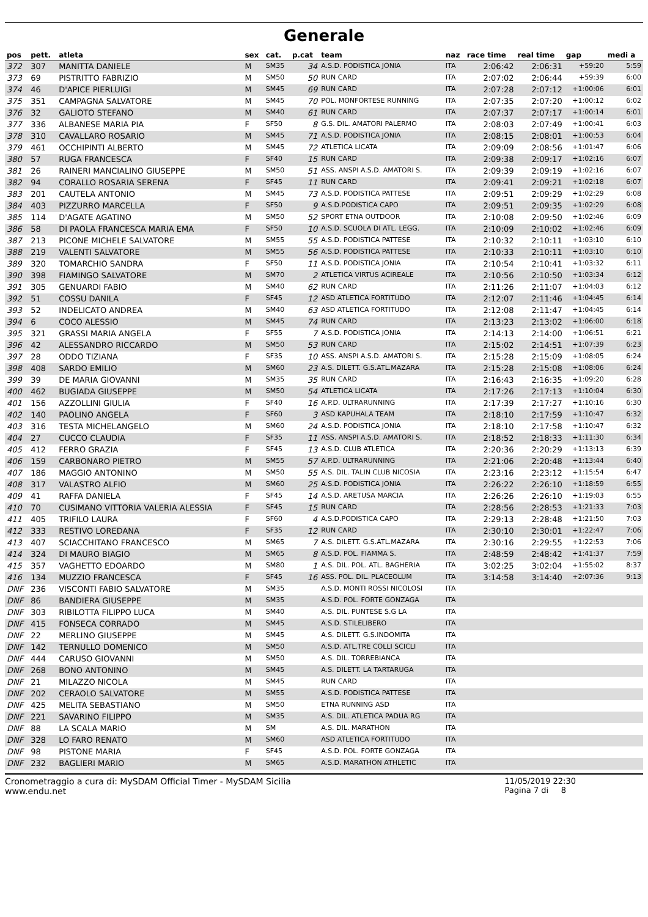Generale
| pos | pett. | atleta | sex | cat. | p.cat | team | naz | race time | real time | gap | medi a |
| --- | --- | --- | --- | --- | --- | --- | --- | --- | --- | --- | --- |
| 372 | 307 | MANITTA DANIELE | M | SM35 | 34 | A.S.D. PODISTICA JONIA | ITA | 2:06:42 | 2:06:31 | +59:20 | 5:59 |
| 373 | 69 | PISTRITTO FABRIZIO | M | SM50 | 50 | RUN CARD | ITA | 2:07:02 | 2:06:44 | +59:39 | 6:00 |
| 374 | 46 | D'APICE PIERLUIGI | M | SM45 | 69 | RUN CARD | ITA | 2:07:28 | 2:07:12 | +1:00:06 | 6:01 |
| 375 | 351 | CAMPAGNA SALVATORE | M | SM45 | 70 | POL. MONFORTESE RUNNING | ITA | 2:07:35 | 2:07:20 | +1:00:12 | 6:02 |
| 376 | 32 | GALIOTO STEFANO | M | SM40 | 61 | RUN CARD | ITA | 2:07:37 | 2:07:17 | +1:00:14 | 6:01 |
| 377 | 336 | ALBANESE MARIA PIA | F | SF50 | 8 | G.S. DIL. AMATORI PALERMO | ITA | 2:08:03 | 2:07:49 | +1:00:41 | 6:03 |
| 378 | 310 | CAVALLARO ROSARIO | M | SM45 | 71 | A.S.D. PODISTICA JONIA | ITA | 2:08:15 | 2:08:01 | +1:00:53 | 6:04 |
| 379 | 461 | OCCHIPINTI ALBERTO | M | SM45 | 72 | ATLETICA LICATA | ITA | 2:09:09 | 2:08:56 | +1:01:47 | 6:06 |
| 380 | 57 | RUGA FRANCESCA | F | SF40 | 15 | RUN CARD | ITA | 2:09:38 | 2:09:17 | +1:02:16 | 6:07 |
| 381 | 26 | RAINERI MANCIALINO GIUSEPPE | M | SM50 | 51 | ASS. ANSPI A.S.D. AMATORI S. | ITA | 2:09:39 | 2:09:19 | +1:02:16 | 6:07 |
| 382 | 94 | CORALLO ROSARIA SERENA | F | SF45 | 11 | RUN CARD | ITA | 2:09:41 | 2:09:21 | +1:02:18 | 6:07 |
| 383 | 201 | CAUTELA ANTONIO | M | SM45 | 73 | A.S.D. PODISTICA PATTESE | ITA | 2:09:51 | 2:09:29 | +1:02:29 | 6:08 |
| 384 | 403 | PIZZURRO MARCELLA | F | SF50 | 9 | A.S.D.PODISTICA CAPO | ITA | 2:09:51 | 2:09:35 | +1:02:29 | 6:08 |
| 385 | 114 | D'AGATE AGATINO | M | SM50 | 52 | SPORT ETNA OUTDOOR | ITA | 2:10:08 | 2:09:50 | +1:02:46 | 6:09 |
| 386 | 58 | DI PAOLA FRANCESCA MARIA EMA | F | SF50 | 10 | A.S.D. SCUOLA DI ATL. LEGG. | ITA | 2:10:09 | 2:10:02 | +1:02:46 | 6:09 |
| 387 | 213 | PICONE MICHELE SALVATORE | M | SM55 | 55 | A.S.D. PODISTICA PATTESE | ITA | 2:10:32 | 2:10:11 | +1:03:10 | 6:10 |
| 388 | 219 | VALENTI SALVATORE | M | SM55 | 56 | A.S.D. PODISTICA PATTESE | ITA | 2:10:33 | 2:10:11 | +1:03:10 | 6:10 |
| 389 | 320 | TOMARCHIO SANDRA | F | SF50 | 11 | A.S.D. PODISTICA JONIA | ITA | 2:10:54 | 2:10:41 | +1:03:32 | 6:11 |
| 390 | 398 | FIAMINGO SALVATORE | M | SM70 | 2 | ATLETICA VIRTUS ACIREALE | ITA | 2:10:56 | 2:10:50 | +1:03:34 | 6:12 |
| 391 | 305 | GENUARDI FABIO | M | SM40 | 62 | RUN CARD | ITA | 2:11:26 | 2:11:07 | +1:04:03 | 6:12 |
| 392 | 51 | COSSU DANILA | F | SF45 | 12 | ASD ATLETICA FORTITUDO | ITA | 2:12:07 | 2:11:46 | +1:04:45 | 6:14 |
| 393 | 52 | INDELICATO ANDREA | M | SM40 | 63 | ASD ATLETICA FORTITUDO | ITA | 2:12:08 | 2:11:47 | +1:04:45 | 6:14 |
| 394 | 6 | COCO ALESSIO | M | SM45 | 74 | RUN CARD | ITA | 2:13:23 | 2:13:02 | +1:06:00 | 6:18 |
| 395 | 321 | GRASSI MARIA ANGELA | F | SF55 | 7 | A.S.D. PODISTICA JONIA | ITA | 2:14:13 | 2:14:00 | +1:06:51 | 6:21 |
| 396 | 42 | ALESSANDRO RICCARDO | M | SM50 | 53 | RUN CARD | ITA | 2:15:02 | 2:14:51 | +1:07:39 | 6:23 |
| 397 | 28 | ODDO TIZIANA | F | SF35 | 10 | ASS. ANSPI A.S.D. AMATORI S. | ITA | 2:15:28 | 2:15:09 | +1:08:05 | 6:24 |
| 398 | 408 | SARDO EMILIO | M | SM60 | 23 | A.S. DILETT. G.S.ATL.MAZARA | ITA | 2:15:28 | 2:15:08 | +1:08:06 | 6:24 |
| 399 | 39 | DE MARIA GIOVANNI | M | SM35 | 35 | RUN CARD | ITA | 2:16:43 | 2:16:35 | +1:09:20 | 6:28 |
| 400 | 462 | BUGIADA GIUSEPPE | M | SM50 | 54 | ATLETICA LICATA | ITA | 2:17:26 | 2:17:13 | +1:10:04 | 6:30 |
| 401 | 156 | AZZOLLINI GIULIA | F | SF40 | 16 | A.P.D. ULTRARUNNING | ITA | 2:17:39 | 2:17:27 | +1:10:16 | 6:30 |
| 402 | 140 | PAOLINO ANGELA | F | SF60 | 3 | ASD KAPUHALA TEAM | ITA | 2:18:10 | 2:17:59 | +1:10:47 | 6:32 |
| 403 | 316 | TESTA MICHELANGELO | M | SM60 | 24 | A.S.D. PODISTICA JONIA | ITA | 2:18:10 | 2:17:58 | +1:10:47 | 6:32 |
| 404 | 27 | CUCCO CLAUDIA | F | SF35 | 11 | ASS. ANSPI A.S.D. AMATORI S. | ITA | 2:18:52 | 2:18:33 | +1:11:30 | 6:34 |
| 405 | 412 | FERRO GRAZIA | F | SF45 | 13 | A.S.D. CLUB ATLETICA | ITA | 2:20:36 | 2:20:29 | +1:13:13 | 6:39 |
| 406 | 159 | CARBONARO PIETRO | M | SM55 | 57 | A.P.D. ULTRARUNNING | ITA | 2:21:06 | 2:20:48 | +1:13:44 | 6:40 |
| 407 | 186 | MAGGIO ANTONINO | M | SM50 | 55 | A.S. DIL. TALIN CLUB NICOSIA | ITA | 2:23:16 | 2:23:12 | +1:15:54 | 6:47 |
| 408 | 317 | VALASTRO ALFIO | M | SM60 | 25 | A.S.D. PODISTICA JONIA | ITA | 2:26:22 | 2:26:10 | +1:18:59 | 6:55 |
| 409 | 41 | RAFFA DANIELA | F | SF45 | 14 | A.S.D. ARETUSA MARCIA | ITA | 2:26:26 | 2:26:10 | +1:19:03 | 6:55 |
| 410 | 70 | CUSIMANO VITTORIA VALERIA ALESSIA | F | SF45 | 15 | RUN CARD | ITA | 2:28:56 | 2:28:53 | +1:21:33 | 7:03 |
| 411 | 405 | TRIFILO LAURA | F | SF60 | 4 | A.S.D.PODISTICA CAPO | ITA | 2:29:13 | 2:28:48 | +1:21:50 | 7:03 |
| 412 | 333 | RESTIVO LOREDANA | F | SF35 | 12 | RUN CARD | ITA | 2:30:10 | 2:30:01 | +1:22:47 | 7:06 |
| 413 | 407 | SCIACCHITANO FRANCESCO | M | SM65 | 7 | A.S. DILETT. G.S.ATL.MAZARA | ITA | 2:30:16 | 2:29:55 | +1:22:53 | 7:06 |
| 414 | 324 | DI MAURO BIAGIO | M | SM65 | 8 | A.S.D. POL. FIAMMA S. | ITA | 2:48:59 | 2:48:42 | +1:41:37 | 7:59 |
| 415 | 357 | VAGHETTO EDOARDO | M | SM80 | 1 | A.S. DIL. POL. ATL. BAGHERIA | ITA | 3:02:25 | 3:02:04 | +1:55:02 | 8:37 |
| 416 | 134 | MUZZIO FRANCESCA | F | SF45 | 16 | ASS. POL. DIL. PLACEOLUM | ITA | 3:14:58 | 3:14:40 | +2:07:36 | 9:13 |
| DNF | 236 | VISCONTI FABIO SALVATORE | M | SM35 | | A.S.D. MONTI ROSSI NICOLOSI | ITA | | | | |
| DNF | 86 | BANDIERA GIUSEPPE | M | SM35 | | A.S.D. POL. FORTE GONZAGA | ITA | | | | |
| DNF | 303 | RIBILOTTA FILIPPO LUCA | M | SM40 | | A.S. DIL. PUNTESE S.G LA | ITA | | | | |
| DNF | 415 | FONSECA CORRADO | M | SM45 | | A.S.D. STILELIBERO | ITA | | | | |
| DNF | 22 | MERLINO GIUSEPPE | M | SM45 | | A.S. DILETT. G.S.INDOMITA | ITA | | | | |
| DNF | 142 | TERNULLO DOMENICO | M | SM50 | | A.S.D. ATL.TRE COLLI SCICLI | ITA | | | | |
| DNF | 444 | CARUSO GIOVANNI | M | SM50 | | A.S. DIL. TORREBIANCA | ITA | | | | |
| DNF | 268 | BONO ANTONINO | M | SM45 | | A.S. DILETT. LA TARTARUGA | ITA | | | | |
| DNF | 21 | MILAZZO NICOLA | M | SM45 | | RUN CARD | ITA | | | | |
| DNF | 202 | CERAOLO SALVATORE | M | SM55 | | A.S.D. PODISTICA PATTESE | ITA | | | | |
| DNF | 425 | MELITA SEBASTIANO | M | SM50 | | ETNA RUNNING ASD | ITA | | | | |
| DNF | 221 | SAVARINO FILIPPO | M | SM35 | | A.S. DIL. ATLETICA PADUA RG | ITA | | | | |
| DNF | 88 | LA SCALA MARIO | M | SM | | A.S. DIL. MARATHON | ITA | | | | |
| DNF | 328 | LO FARO RENATO | M | SM60 | | ASD ATLETICA FORTITUDO | ITA | | | | |
| DNF | 98 | PISTONE MARIA | F | SF45 | | A.S.D. POL. FORTE GONZAGA | ITA | | | | |
| DNF | 232 | BAGLIERI MARIO | M | SM65 | | A.S.D. MARATHON ATHLETIC | ITA | | | | |
Cronometraggio a cura di: MySDAM Official Timer - MySDAM Sicilia
www.endu.net
11/05/2019 22:30
Pagina 7 di 8